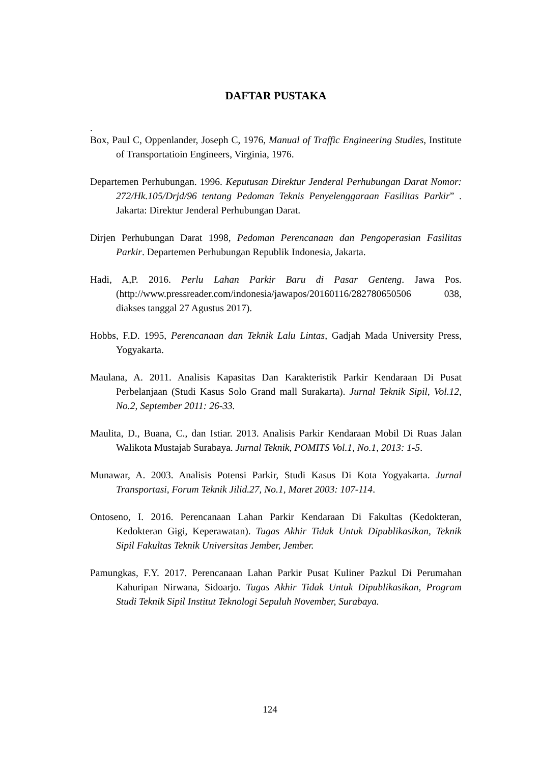DAFTAR PUSTAKA
.
Box, Paul C, Oppenlander, Joseph C, 1976, Manual of Traffic Engineering Studies, Institute of Transportatioin Engineers, Virginia, 1976.
Departemen Perhubungan. 1996. Keputusan Direktur Jenderal Perhubungan Darat Nomor: 272/Hk.105/Drjd/96 tentang Pedoman Teknis Penyelenggaraan Fasilitas Parkir” . Jakarta: Direktur Jenderal Perhubungan Darat.
Dirjen Perhubungan Darat 1998, Pedoman Perencanaan dan Pengoperasian Fasilitas Parkir. Departemen Perhubungan Republik Indonesia, Jakarta.
Hadi, A,P. 2016. Perlu Lahan Parkir Baru di Pasar Genteng. Jawa Pos.(http://www.pressreader.com/indonesia/jawapos/20160116/282780650506 038, diakses tanggal 27 Agustus 2017).
Hobbs, F.D. 1995, Perencanaan dan Teknik Lalu Lintas, Gadjah Mada University Press, Yogyakarta.
Maulana, A. 2011. Analisis Kapasitas Dan Karakteristik Parkir Kendaraan Di Pusat Perbelanjaan (Studi Kasus Solo Grand mall Surakarta). Jurnal Teknik Sipil, Vol.12, No.2, September 2011: 26-33.
Maulita, D., Buana, C., dan Istiar. 2013. Analisis Parkir Kendaraan Mobil Di Ruas Jalan Walikota Mustajab Surabaya. Jurnal Teknik, POMITS Vol.1, No.1, 2013: 1-5.
Munawar, A. 2003. Analisis Potensi Parkir, Studi Kasus Di Kota Yogyakarta. Jurnal Transportasi, Forum Teknik Jilid.27, No.1, Maret 2003: 107-114.
Ontoseno, I. 2016. Perencanaan Lahan Parkir Kendaraan Di Fakultas (Kedokteran, Kedokteran Gigi, Keperawatan). Tugas Akhir Tidak Untuk Dipublikasikan, Teknik Sipil Fakultas Teknik Universitas Jember, Jember.
Pamungkas, F.Y. 2017. Perencanaan Lahan Parkir Pusat Kuliner Pazkul Di Perumahan Kahuripan Nirwana, Sidoarjo. Tugas Akhir Tidak Untuk Dipublikasikan, Program Studi Teknik Sipil Institut Teknologi Sepuluh November, Surabaya.
124